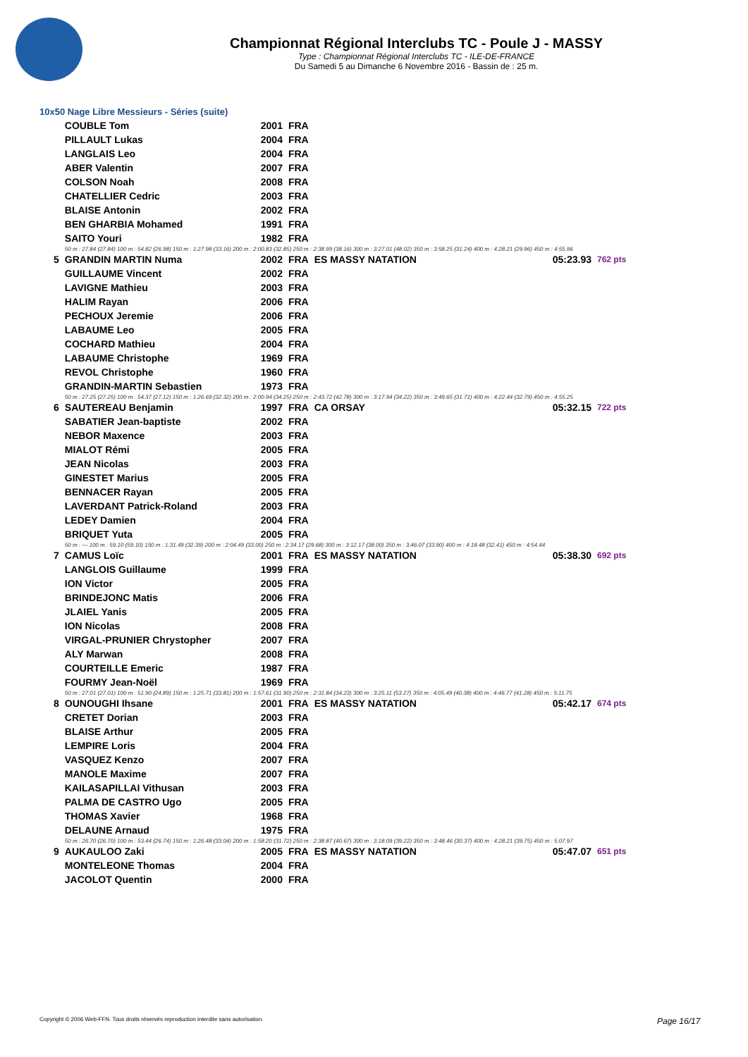Championnat Régional Interclubs TC - Poule J - MASSY
Type : Championnat Régional Interclubs TC - ILE-DE-FRANCE
Du Samedi 5 au Dimanche 6 Novembre 2016 - Bassin de : 25 m.
10x50 Nage Libre Messieurs - Séries (suite)
| | COUBLE Tom | 2001 | FRA | | | |
| | PILLAULT Lukas | 2004 | FRA | | | |
| | LANGLAIS Leo | 2004 | FRA | | | |
| | ABER Valentin | 2007 | FRA | | | |
| | COLSON Noah | 2008 | FRA | | | |
| | CHATELLIER Cedric | 2003 | FRA | | | |
| | BLAISE Antonin | 2002 | FRA | | | |
| | BEN GHARBIA Mohamed | 1991 | FRA | | | |
| | SAITO Youri | 1982 | FRA | | | |
| | 50 m : 27.84 (27.84) 100 m : 54.82 (26.98) 150 m : 1:27.98 (33.16) 200 m : 2:00.83 (32.85) 250 m : 2:38.99 (38.16) 300 m : 3:27.01 (48.02) 350 m : 3:58.25 (31.24) 400 m : 4:28.21 (29.96) 450 m : 4:55.96 | | | | | |
| 5 | GRANDIN MARTIN Numa | 2002 | FRA | ES MASSY NATATION | 05:23.93 | 762 pts |
| | GUILLAUME Vincent | 2002 | FRA | | | |
| | LAVIGNE Mathieu | 2003 | FRA | | | |
| | HALIM Rayan | 2006 | FRA | | | |
| | PECHOUX Jeremie | 2006 | FRA | | | |
| | LABAUME Leo | 2005 | FRA | | | |
| | COCHARD Mathieu | 2004 | FRA | | | |
| | LABAUME Christophe | 1969 | FRA | | | |
| | REVOL Christophe | 1960 | FRA | | | |
| | GRANDIN-MARTIN Sebastien | 1973 | FRA | | | |
| | 50 m : 27.25 (27.25) 100 m : 54.37 (27.12) 150 m : 1:26.69 (32.32) 200 m : 2:00.94 (34.25) 250 m : 2:43.72 (42.78) 300 m : 3:17.94 (34.22) 350 m : 3:49.65 (31.71) 400 m : 4:22.44 (32.79) 450 m : 4:55.25 | | | | | |
| 6 | SAUTEREAU Benjamin | 1997 | FRA | CA ORSAY | 05:32.15 | 722 pts |
| | SABATIER Jean-baptiste | 2002 | FRA | | | |
| | NEBOR Maxence | 2003 | FRA | | | |
| | MIALOT Rémi | 2005 | FRA | | | |
| | JEAN Nicolas | 2003 | FRA | | | |
| | GINESTET Marius | 2005 | FRA | | | |
| | BENNACER Rayan | 2005 | FRA | | | |
| | LAVERDANT Patrick-Roland | 2003 | FRA | | | |
| | LEDEY Damien | 2004 | FRA | | | |
| | BRIQUET Yuta | 2005 | FRA | | | |
| | 50 m : --- 100 m : 59.10 (59.10) 150 m : 1:31.49 (32.39) 200 m : 2:04.49 (33.00) 250 m : 2:34.17 (29.68) 300 m : 3:12.17 (38.00) 350 m : 3:46.07 (33.90) 400 m : 4:18.48 (32.41) 450 m : 4:54.44 | | | | | |
| 7 | CAMUS Loïc | 2001 | FRA | ES MASSY NATATION | 05:38.30 | 692 pts |
| | LANGLOIS Guillaume | 1999 | FRA | | | |
| | ION Victor | 2005 | FRA | | | |
| | BRINDEJONC Matis | 2006 | FRA | | | |
| | JLAIEL Yanis | 2005 | FRA | | | |
| | ION Nicolas | 2008 | FRA | | | |
| | VIRGAL-PRUNIER Chrystopher | 2007 | FRA | | | |
| | ALY Marwan | 2008 | FRA | | | |
| | COURTEILLE Emeric | 1987 | FRA | | | |
| | FOURMY Jean-Noël | 1969 | FRA | | | |
| | 50 m : 27.01 (27.01) 100 m : 51.90 (24.89) 150 m : 1:25.71 (33.81) 200 m : 1:57.61 (31.90) 250 m : 2:31.84 (34.23) 300 m : 3:25.11 (53.27) 350 m : 4:05.49 (40.38) 400 m : 4:46.77 (41.28) 450 m : 5:11.75 | | | | | |
| 8 | OUNOUGHI Ihsane | 2001 | FRA | ES MASSY NATATION | 05:42.17 | 674 pts |
| | CRETET Dorian | 2003 | FRA | | | |
| | BLAISE Arthur | 2005 | FRA | | | |
| | LEMPIRE Loris | 2004 | FRA | | | |
| | VASQUEZ Kenzo | 2007 | FRA | | | |
| | MANOLE Maxime | 2007 | FRA | | | |
| | KAILASAPILLAI Vithusan | 2003 | FRA | | | |
| | PALMA DE CASTRO Ugo | 2005 | FRA | | | |
| | THOMAS Xavier | 1968 | FRA | | | |
| | DELAUNE Arnaud | 1975 | FRA | | | |
| | 50 m : 26.70 (26.70) 100 m : 53.44 (26.74) 150 m : 1:26.48 (33.04) 200 m : 1:58.20 (31.72) 250 m : 2:38.87 (40.67) 300 m : 3:18.09 (39.22) 350 m : 3:48.46 (30.37) 400 m : 4:28.21 (39.75) 450 m : 5:07.97 | | | | | |
| 9 | AUKAULOO Zaki | 2005 | FRA | ES MASSY NATATION | 05:47.07 | 651 pts |
| | MONTELEONE Thomas | 2004 | FRA | | | |
| | JACOLOT Quentin | 2000 | FRA | | | |
Copyright © 2006 Web-FFN. Tous droits réservés reproduction interdite sans autorisation.
Page 16/17